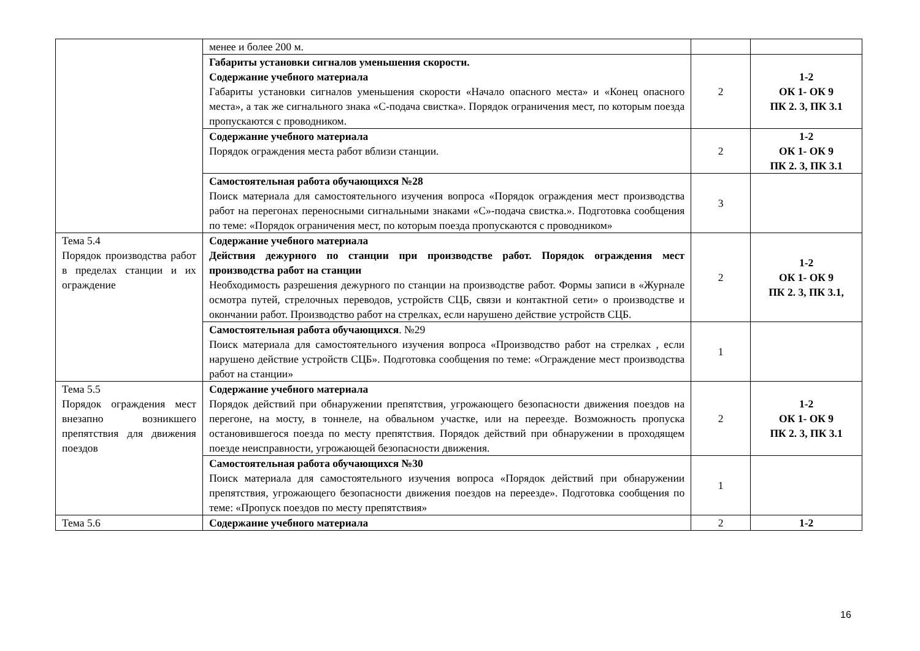| | менее и более 200 м. | | |
| | Габариты установки сигналов уменьшения скорости. Содержание учебного материала Габариты установки сигналов уменьшения скорости «Начало опасного места» и «Конец опасного места», а так же сигнального знака «С-подача свистка». Порядок ограничения мест, по которым поезда пропускаются с проводником. | 2 | 1-2 ОК 1- ОК 9 ПК 2. 3, ПК 3.1 |
| | Содержание учебного материала Порядок ограждения места работ вблизи станции. | 2 | 1-2 ОК 1- ОК 9 ПК 2. 3, ПК 3.1 |
| | Самостоятельная работа обучающихся №28 Поиск материала для самостоятельного изучения вопроса «Порядок ограждения мест производства работ на перегонах переносными сигнальными знаками «С»-подача свистка.». Подготовка сообщения по теме: «Порядок ограничения мест, по которым поезда пропускаются с проводником» | 3 | |
| Тема 5.4 Порядок производства работ в пределах станции и их ограждение | Содержание учебного материала Действия дежурного по станции при производстве работ. Порядок ограждения мест производства работ на станции Необходимость разрешения дежурного по станции на производстве работ. Формы записи в «Журнале осмотра путей, стрелочных переводов, устройств СЦБ, связи и контактной сети» о производстве и окончании работ. Производство работ на стрелках, если нарушено действие устройств СЦБ. | 2 | 1-2 ОК 1- ОК 9 ПК 2. 3, ПК 3.1, |
| | Самостоятельная работа обучающихся . №29 Поиск материала для самостоятельного изучения вопроса «Производство работ на стрелках , если нарушено действие устройств СЦБ». Подготовка сообщения по теме: «Ограждение мест производства работ на станции» | 1 | |
| Тема 5.5 Порядок ограждения мест внезапно возникшего препятствия для движения поездов | Содержание учебного материала Порядок действий при обнаружении препятствия, угрожающего безопасности движения поездов на перегоне, на мосту, в тоннеле, на обвальном участке, или на переезде. Возможность пропуска остановившегося поезда по месту препятствия. Порядок действий при обнаружении в проходящем поезде неисправности, угрожающей безопасности движения. | 2 | 1-2 ОК 1- ОК 9 ПК 2. 3, ПК 3.1 |
| | Самостоятельная работа обучающихся №30 Поиск материала для самостоятельного изучения вопроса «Порядок действий при обнаружении препятствия, угрожающего безопасности движения поездов на переезде». Подготовка сообщения по теме: «Пропуск поездов по месту препятствия» | 1 | |
| Тема 5.6 | Содержание учебного материала | 2 | 1-2 |
16